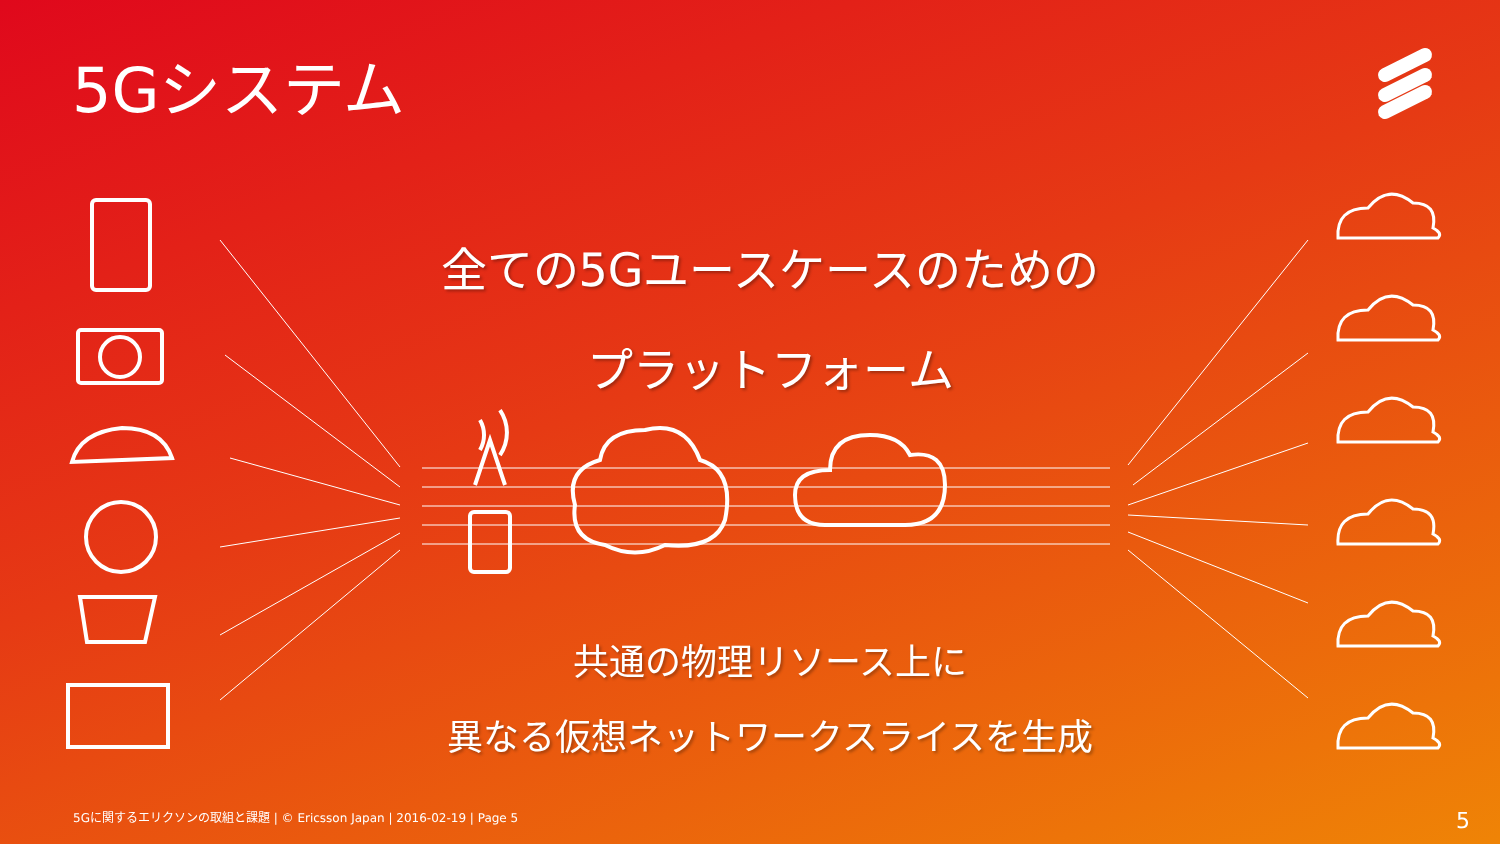5Gシステム
全ての5Gユースケースのための
プラットフォーム
共通の物理リソース上に
異なる仮想ネットワークスライスを生成
5Gに関するエリクソンの取組と課題 | © Ericsson Japan | 2016-02-19 | Page 5
5